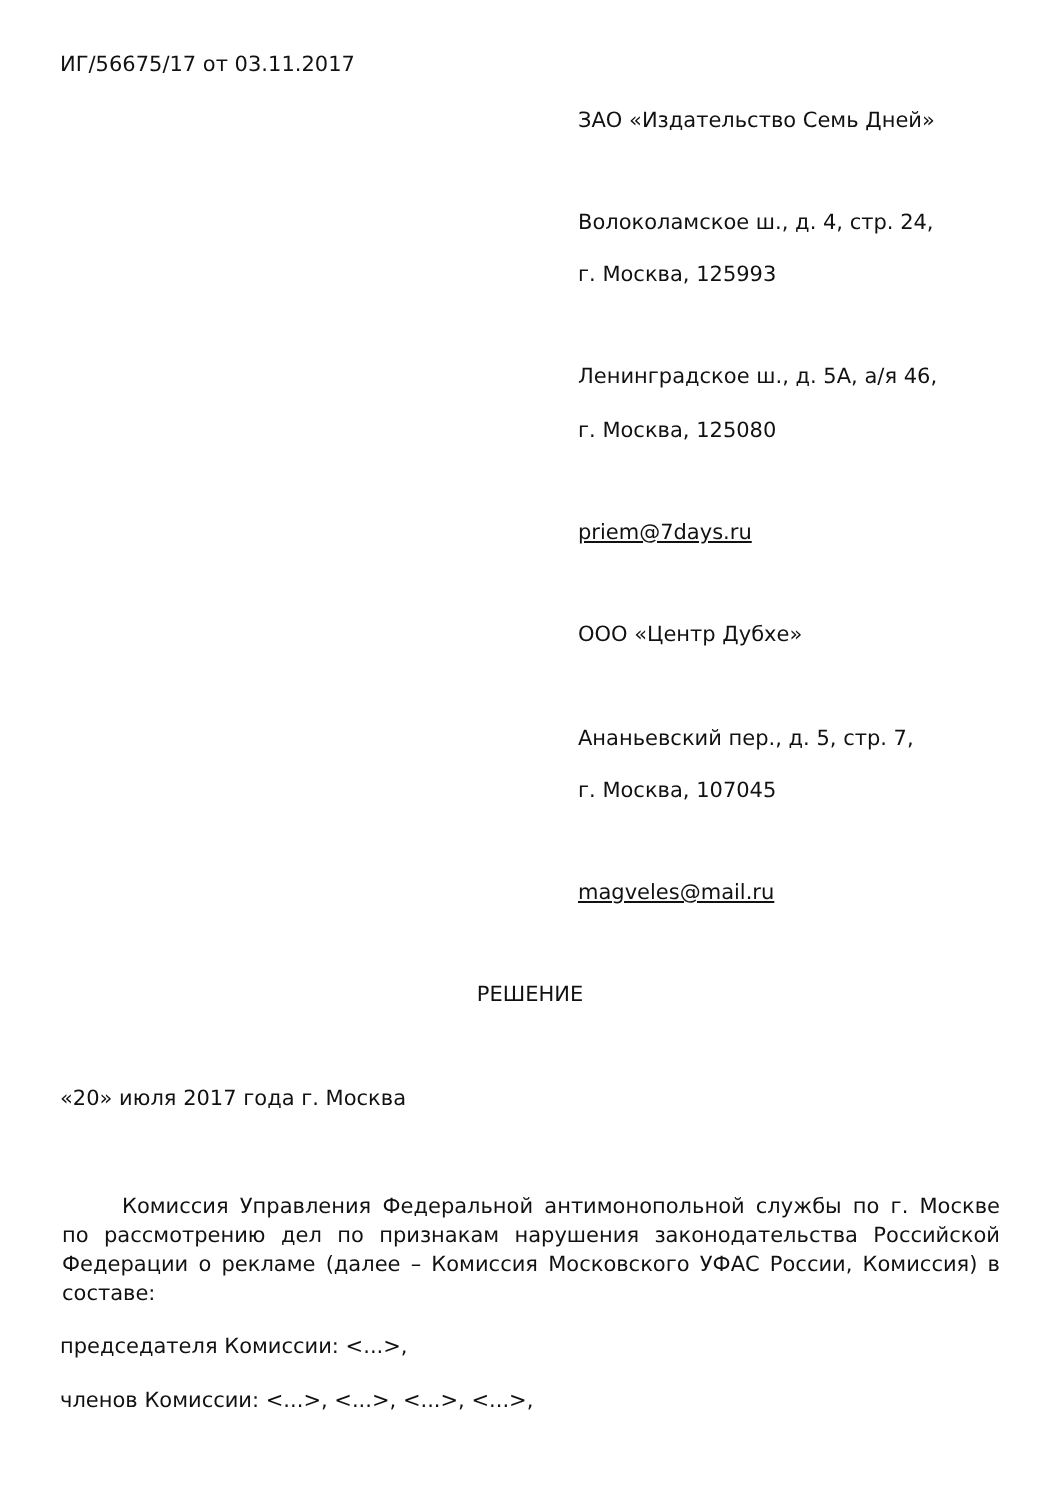ИГ/56675/17 от 03.11.2017
ЗАО «Издательство Семь Дней»
Волоколамское ш., д. 4, стр. 24,
г. Москва, 125993
Ленинградское ш., д. 5А, а/я 46,
г. Москва, 125080
priem@7days.ru
ООО «Центр Дубхе»
Ананьевский пер., д. 5, стр. 7,
г. Москва, 107045
magveles@mail.ru
РЕШЕНИЕ
«20» июля 2017 года г. Москва
Комиссия Управления Федеральной антимонопольной службы по г. Москве по рассмотрению дел по признакам нарушения законодательства Российской Федерации о рекламе (далее – Комиссия Московского УФАС России, Комиссия) в составе:
председателя Комиссии: <...>,
членов Комиссии: <...>, <...>, <...>, <...>,